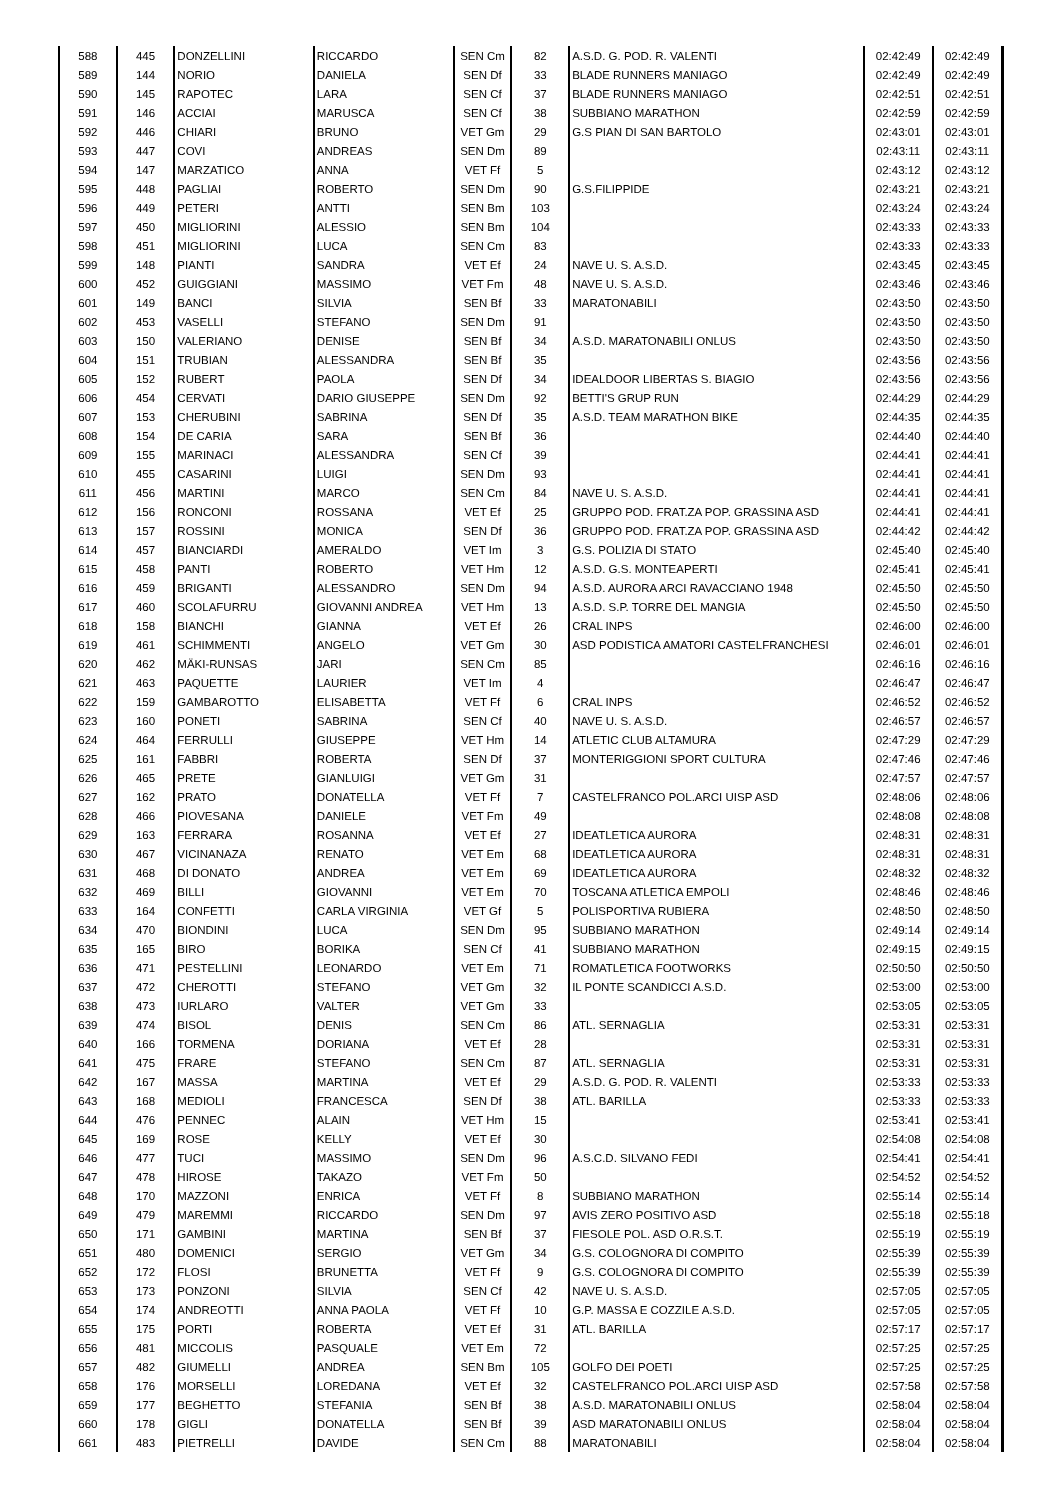| 588 | 445 | DONZELLINI | RICCARDO | SEN Cm | 82 | A.S.D. G. POD. R. VALENTI | 02:42:49 | 02:42:49 |
| 589 | 144 | NORIO | DANIELA | SEN Df | 33 | BLADE RUNNERS MANIAGO | 02:42:49 | 02:42:49 |
| 590 | 145 | RAPOTEC | LARA | SEN Cf | 37 | BLADE RUNNERS MANIAGO | 02:42:51 | 02:42:51 |
| 591 | 146 | ACCIAI | MARUSCA | SEN Cf | 38 | SUBBIANO MARATHON | 02:42:59 | 02:42:59 |
| 592 | 446 | CHIARI | BRUNO | VET Gm | 29 | G.S PIAN DI SAN BARTOLO | 02:43:01 | 02:43:01 |
| 593 | 447 | COVI | ANDREAS | SEN Dm | 89 | | 02:43:11 | 02:43:11 |
| 594 | 147 | MARZATICO | ANNA | VET Ff | 5 | | 02:43:12 | 02:43:12 |
| 595 | 448 | PAGLIAI | ROBERTO | SEN Dm | 90 | G.S.FILIPPIDE | 02:43:21 | 02:43:21 |
| 596 | 449 | PETERI | ANTTI | SEN Bm | 103 | | 02:43:24 | 02:43:24 |
| 597 | 450 | MIGLIORINI | ALESSIO | SEN Bm | 104 | | 02:43:33 | 02:43:33 |
| 598 | 451 | MIGLIORINI | LUCA | SEN Cm | 83 | | 02:43:33 | 02:43:33 |
| 599 | 148 | PIANTI | SANDRA | VET Ef | 24 | NAVE U. S. A.S.D. | 02:43:45 | 02:43:45 |
| 600 | 452 | GUIGGIANI | MASSIMO | VET Fm | 48 | NAVE U. S. A.S.D. | 02:43:46 | 02:43:46 |
| 601 | 149 | BANCI | SILVIA | SEN Bf | 33 | MARATONABILI | 02:43:50 | 02:43:50 |
| 602 | 453 | VASELLI | STEFANO | SEN Dm | 91 | | 02:43:50 | 02:43:50 |
| 603 | 150 | VALERIANO | DENISE | SEN Bf | 34 | A.S.D. MARATONABILI ONLUS | 02:43:50 | 02:43:50 |
| 604 | 151 | TRUBIAN | ALESSANDRA | SEN Bf | 35 | | 02:43:56 | 02:43:56 |
| 605 | 152 | RUBERT | PAOLA | SEN Df | 34 | IDEALDOOR LIBERTAS S. BIAGIO | 02:43:56 | 02:43:56 |
| 606 | 454 | CERVATI | DARIO GIUSEPPE | SEN Dm | 92 | BETTI'S GRUP RUN | 02:44:29 | 02:44:29 |
| 607 | 153 | CHERUBINI | SABRINA | SEN Df | 35 | A.S.D. TEAM MARATHON BIKE | 02:44:35 | 02:44:35 |
| 608 | 154 | DE CARIA | SARA | SEN Bf | 36 | | 02:44:40 | 02:44:40 |
| 609 | 155 | MARINACI | ALESSANDRA | SEN Cf | 39 | | 02:44:41 | 02:44:41 |
| 610 | 455 | CASARINI | LUIGI | SEN Dm | 93 | | 02:44:41 | 02:44:41 |
| 611 | 456 | MARTINI | MARCO | SEN Cm | 84 | NAVE U. S. A.S.D. | 02:44:41 | 02:44:41 |
| 612 | 156 | RONCONI | ROSSANA | VET Ef | 25 | GRUPPO POD. FRAT.ZA POP. GRASSINA ASD | 02:44:41 | 02:44:41 |
| 613 | 157 | ROSSINI | MONICA | SEN Df | 36 | GRUPPO POD. FRAT.ZA POP. GRASSINA ASD | 02:44:42 | 02:44:42 |
| 614 | 457 | BIANCIARDI | AMERALDO | VET Im | 3 | G.S. POLIZIA DI STATO | 02:45:40 | 02:45:40 |
| 615 | 458 | PANTI | ROBERTO | VET Hm | 12 | A.S.D. G.S. MONTEAPERTI | 02:45:41 | 02:45:41 |
| 616 | 459 | BRIGANTI | ALESSANDRO | SEN Dm | 94 | A.S.D. AURORA ARCI RAVACCIANO 1948 | 02:45:50 | 02:45:50 |
| 617 | 460 | SCOLAFURRU | GIOVANNI ANDREA | VET Hm | 13 | A.S.D. S.P. TORRE DEL MANGIA | 02:45:50 | 02:45:50 |
| 618 | 158 | BIANCHI | GIANNA | VET Ef | 26 | CRAL INPS | 02:46:00 | 02:46:00 |
| 619 | 461 | SCHIMMENTI | ANGELO | VET Gm | 30 | ASD PODISTICA AMATORI CASTELFRANCHESI | 02:46:01 | 02:46:01 |
| 620 | 462 | MÄKI-RUNSAS | JARI | SEN Cm | 85 | | 02:46:16 | 02:46:16 |
| 621 | 463 | PAQUETTE | LAURIER | VET Im | 4 | | 02:46:47 | 02:46:47 |
| 622 | 159 | GAMBAROTTO | ELISABETTA | VET Ff | 6 | CRAL INPS | 02:46:52 | 02:46:52 |
| 623 | 160 | PONETI | SABRINA | SEN Cf | 40 | NAVE U. S. A.S.D. | 02:46:57 | 02:46:57 |
| 624 | 464 | FERRULLI | GIUSEPPE | VET Hm | 14 | ATLETIC CLUB ALTAMURA | 02:47:29 | 02:47:29 |
| 625 | 161 | FABBRI | ROBERTA | SEN Df | 37 | MONTERIGGIONI SPORT CULTURA | 02:47:46 | 02:47:46 |
| 626 | 465 | PRETE | GIANLUIGI | VET Gm | 31 | | 02:47:57 | 02:47:57 |
| 627 | 162 | PRATO | DONATELLA | VET Ff | 7 | CASTELFRANCO POL.ARCI UISP ASD | 02:48:06 | 02:48:06 |
| 628 | 466 | PIOVESANA | DANIELE | VET Fm | 49 | | 02:48:08 | 02:48:08 |
| 629 | 163 | FERRARA | ROSANNA | VET Ef | 27 | IDEATLETICA AURORA | 02:48:31 | 02:48:31 |
| 630 | 467 | VICINANAZA | RENATO | VET Em | 68 | IDEATLETICA AURORA | 02:48:31 | 02:48:31 |
| 631 | 468 | DI DONATO | ANDREA | VET Em | 69 | IDEATLETICA AURORA | 02:48:32 | 02:48:32 |
| 632 | 469 | BILLI | GIOVANNI | VET Em | 70 | TOSCANA ATLETICA EMPOLI | 02:48:46 | 02:48:46 |
| 633 | 164 | CONFETTI | CARLA VIRGINIA | VET Gf | 5 | POLISPORTIVA RUBIERA | 02:48:50 | 02:48:50 |
| 634 | 470 | BIONDINI | LUCA | SEN Dm | 95 | SUBBIANO MARATHON | 02:49:14 | 02:49:14 |
| 635 | 165 | BIRO | BORIKA | SEN Cf | 41 | SUBBIANO MARATHON | 02:49:15 | 02:49:15 |
| 636 | 471 | PESTELLINI | LEONARDO | VET Em | 71 | ROMATLETICA FOOTWORKS | 02:50:50 | 02:50:50 |
| 637 | 472 | CHEROTTI | STEFANO | VET Gm | 32 | IL PONTE SCANDICCI A.S.D. | 02:53:00 | 02:53:00 |
| 638 | 473 | IURLARO | VALTER | VET Gm | 33 | | 02:53:05 | 02:53:05 |
| 639 | 474 | BISOL | DENIS | SEN Cm | 86 | ATL. SERNAGLIA | 02:53:31 | 02:53:31 |
| 640 | 166 | TORMENA | DORIANA | VET Ef | 28 | | 02:53:31 | 02:53:31 |
| 641 | 475 | FRARE | STEFANO | SEN Cm | 87 | ATL. SERNAGLIA | 02:53:31 | 02:53:31 |
| 642 | 167 | MASSA | MARTINA | VET Ef | 29 | A.S.D. G. POD. R. VALENTI | 02:53:33 | 02:53:33 |
| 643 | 168 | MEDIOLI | FRANCESCA | SEN Df | 38 | ATL. BARILLA | 02:53:33 | 02:53:33 |
| 644 | 476 | PENNEC | ALAIN | VET Hm | 15 | | 02:53:41 | 02:53:41 |
| 645 | 169 | ROSE | KELLY | VET Ef | 30 | | 02:54:08 | 02:54:08 |
| 646 | 477 | TUCI | MASSIMO | SEN Dm | 96 | A.S.C.D. SILVANO FEDI | 02:54:41 | 02:54:41 |
| 647 | 478 | HIROSE | TAKAZO | VET Fm | 50 | | 02:54:52 | 02:54:52 |
| 648 | 170 | MAZZONI | ENRICA | VET Ff | 8 | SUBBIANO MARATHON | 02:55:14 | 02:55:14 |
| 649 | 479 | MAREMMI | RICCARDO | SEN Dm | 97 | AVIS ZERO POSITIVO ASD | 02:55:18 | 02:55:18 |
| 650 | 171 | GAMBINI | MARTINA | SEN Bf | 37 | FIESOLE POL. ASD O.R.S.T. | 02:55:19 | 02:55:19 |
| 651 | 480 | DOMENICI | SERGIO | VET Gm | 34 | G.S. COLOGNORA DI COMPITO | 02:55:39 | 02:55:39 |
| 652 | 172 | FLOSI | BRUNETTA | VET Ff | 9 | G.S. COLOGNORA DI COMPITO | 02:55:39 | 02:55:39 |
| 653 | 173 | PONZONI | SILVIA | SEN Cf | 42 | NAVE U. S. A.S.D. | 02:57:05 | 02:57:05 |
| 654 | 174 | ANDREOTTI | ANNA PAOLA | VET Ff | 10 | G.P. MASSA E COZZILE A.S.D. | 02:57:05 | 02:57:05 |
| 655 | 175 | PORTI | ROBERTA | VET Ef | 31 | ATL. BARILLA | 02:57:17 | 02:57:17 |
| 656 | 481 | MICCOLIS | PASQUALE | VET Em | 72 | | 02:57:25 | 02:57:25 |
| 657 | 482 | GIUMELLI | ANDREA | SEN Bm | 105 | GOLFO DEI POETI | 02:57:25 | 02:57:25 |
| 658 | 176 | MORSELLI | LOREDANA | VET Ef | 32 | CASTELFRANCO POL.ARCI UISP ASD | 02:57:58 | 02:57:58 |
| 659 | 177 | BEGHETTO | STEFANIA | SEN Bf | 38 | A.S.D. MARATONABILI ONLUS | 02:58:04 | 02:58:04 |
| 660 | 178 | GIGLI | DONATELLA | SEN Bf | 39 | ASD MARATONABILI ONLUS | 02:58:04 | 02:58:04 |
| 661 | 483 | PIETRELLI | DAVIDE | SEN Cm | 88 | MARATONABILI | 02:58:04 | 02:58:04 |